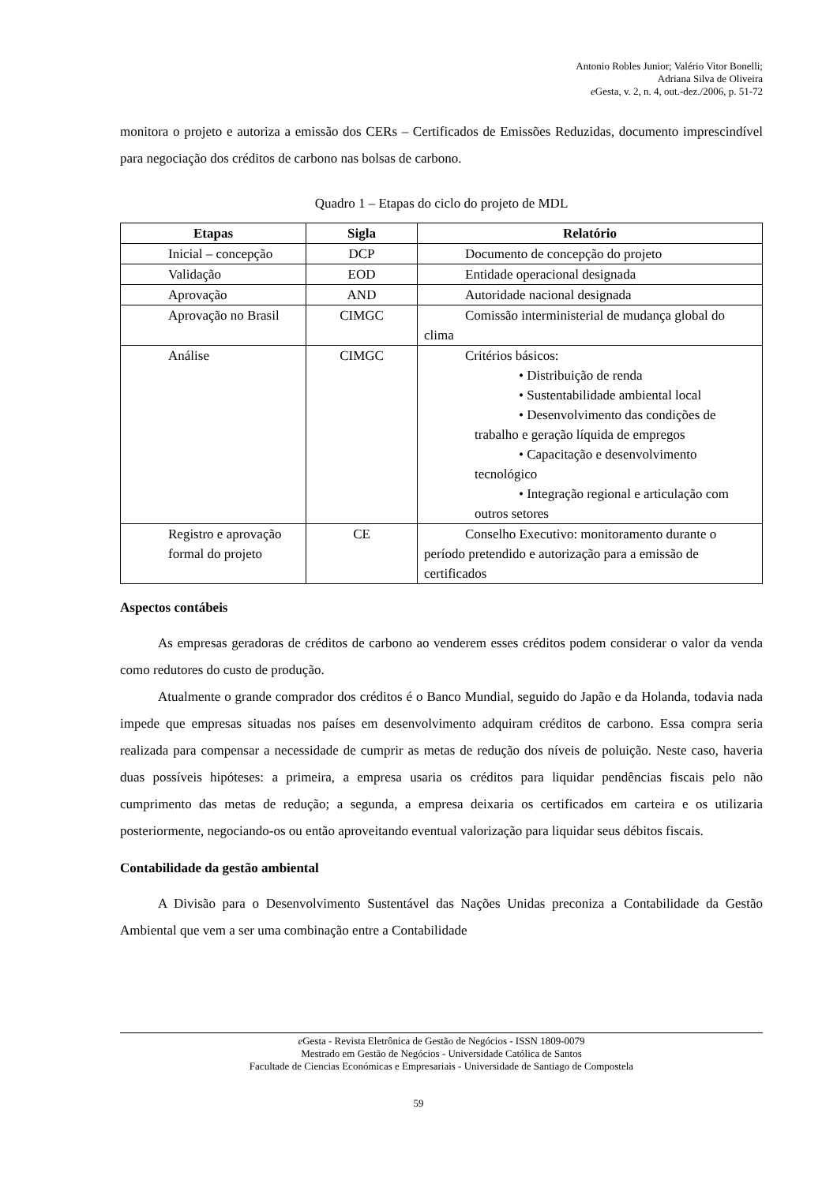Antonio Robles Junior; Valério Vitor Bonelli;
Adriana Silva de Oliveira
e Gesta, v. 2, n. 4, out.-dez./2006, p. 51-72
monitora o projeto e autoriza a emissão dos CERs – Certificados de Emissões Reduzidas, documento imprescindível para negociação dos créditos de carbono nas bolsas de carbono.
Quadro 1 – Etapas do ciclo do projeto de MDL
| Etapas | Sigla | Relatório |
| --- | --- | --- |
| Inicial – concepção | DCP | Documento de concepção do projeto |
| Validação | EOD | Entidade operacional designada |
| Aprovação | AND | Autoridade nacional designada |
| Aprovação no Brasil | CIMGC | Comissão interministerial de mudança global do clima |
| Análise | CIMGC | Critérios básicos: • Distribuição de renda • Sustentabilidade ambiental local • Desenvolvimento das condições de trabalho e geração líquida de empregos • Capacitação e desenvolvimento tecnológico • Integração regional e articulação com outros setores |
| Registro e aprovação formal do projeto | CE | Conselho Executivo: monitoramento durante o período pretendido e autorização para a emissão de certificados |
Aspectos contábeis
As empresas geradoras de créditos de carbono ao venderem esses créditos podem considerar o valor da venda como redutores do custo de produção.
Atualmente o grande comprador dos créditos é o Banco Mundial, seguido do Japão e da Holanda, todavia nada impede que empresas situadas nos países em desenvolvimento adquiram créditos de carbono. Essa compra seria realizada para compensar a necessidade de cumprir as metas de redução dos níveis de poluição. Neste caso, haveria duas possíveis hipóteses: a primeira, a empresa usaria os créditos para liquidar pendências fiscais pelo não cumprimento das metas de redução; a segunda, a empresa deixaria os certificados em carteira e os utilizaria posteriormente, negociando-os ou então aproveitando eventual valorização para liquidar seus débitos fiscais.
Contabilidade da gestão ambiental
A Divisão para o Desenvolvimento Sustentável das Nações Unidas preconiza a Contabilidade da Gestão Ambiental que vem a ser uma combinação entre a Contabilidade
e Gesta - Revista Eletrônica de Gestão de Negócios - ISSN 1809-0079
Mestrado em Gestão de Negócios - Universidade Católica de Santos
Facultade de Ciencias Económicas e Empresariais - Universidade de Santiago de Compostela
59